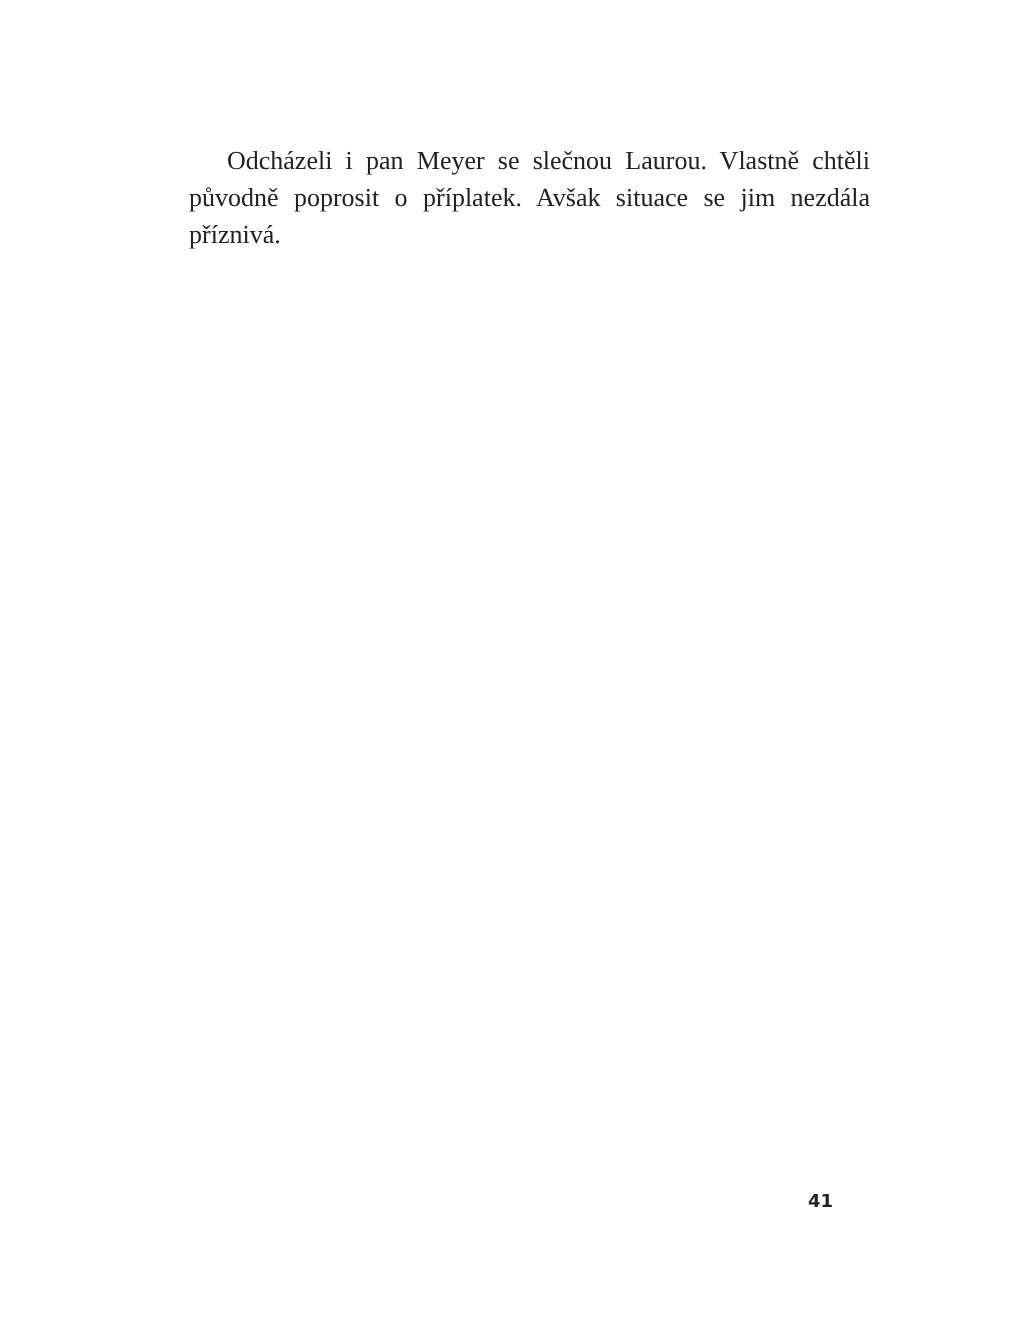Odcházeli i pan Meyer se slečnou Laurou. Vlastně chtěli původně poprosit o příplatek. Avšak situace se jim nezdála příznivá.
41